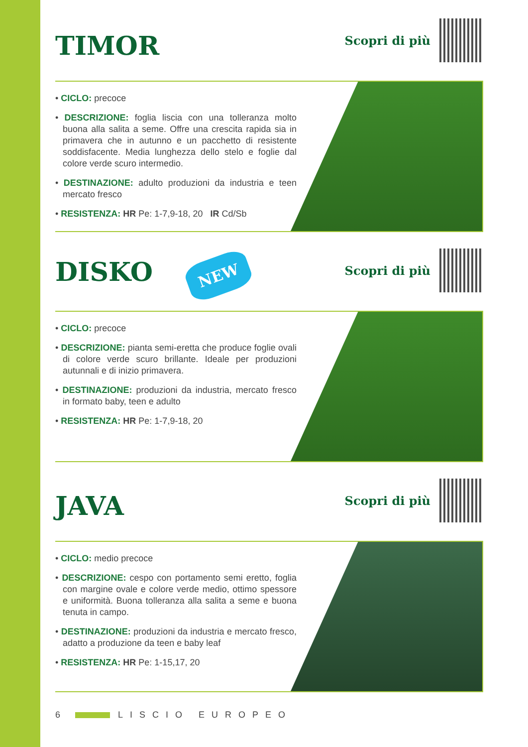TIMOR
Scopri di più
• CICLO: precoce
• DESCRIZIONE: foglia liscia con una tolleranza molto buona alla salita a seme. Offre una crescita rapida sia in primavera che in autunno e un pacchetto di resistente soddisfacente. Media lunghezza dello stelo e foglie dal colore verde scuro intermedio.
• DESTINAZIONE: adulto produzioni da industria e teen mercato fresco
• RESISTENZA: HR Pe: 1-7,9-18, 20 IR Cd/Sb
DISKO NEW
Scopri di più
• CICLO: precoce
• DESCRIZIONE: pianta semi-eretta che produce foglie ovali di colore verde scuro brillante. Ideale per produzioni autunnali e di inizio primavera.
• DESTINAZIONE: produzioni da industria, mercato fresco in formato baby, teen e adulto
• RESISTENZA: HR Pe: 1-7,9-18, 20
JAVA
Scopri di più
• CICLO: medio precoce
• DESCRIZIONE: cespo con portamento semi eretto, foglia con margine ovale e colore verde medio, ottimo spessore e uniformità. Buona tolleranza alla salita a seme e buona tenuta in campo.
• DESTINAZIONE: produzioni da industria e mercato fresco, adatto a produzione da teen e baby leaf
• RESISTENZA: HR Pe: 1-15,17, 20
6 LISCIO EUROPEO